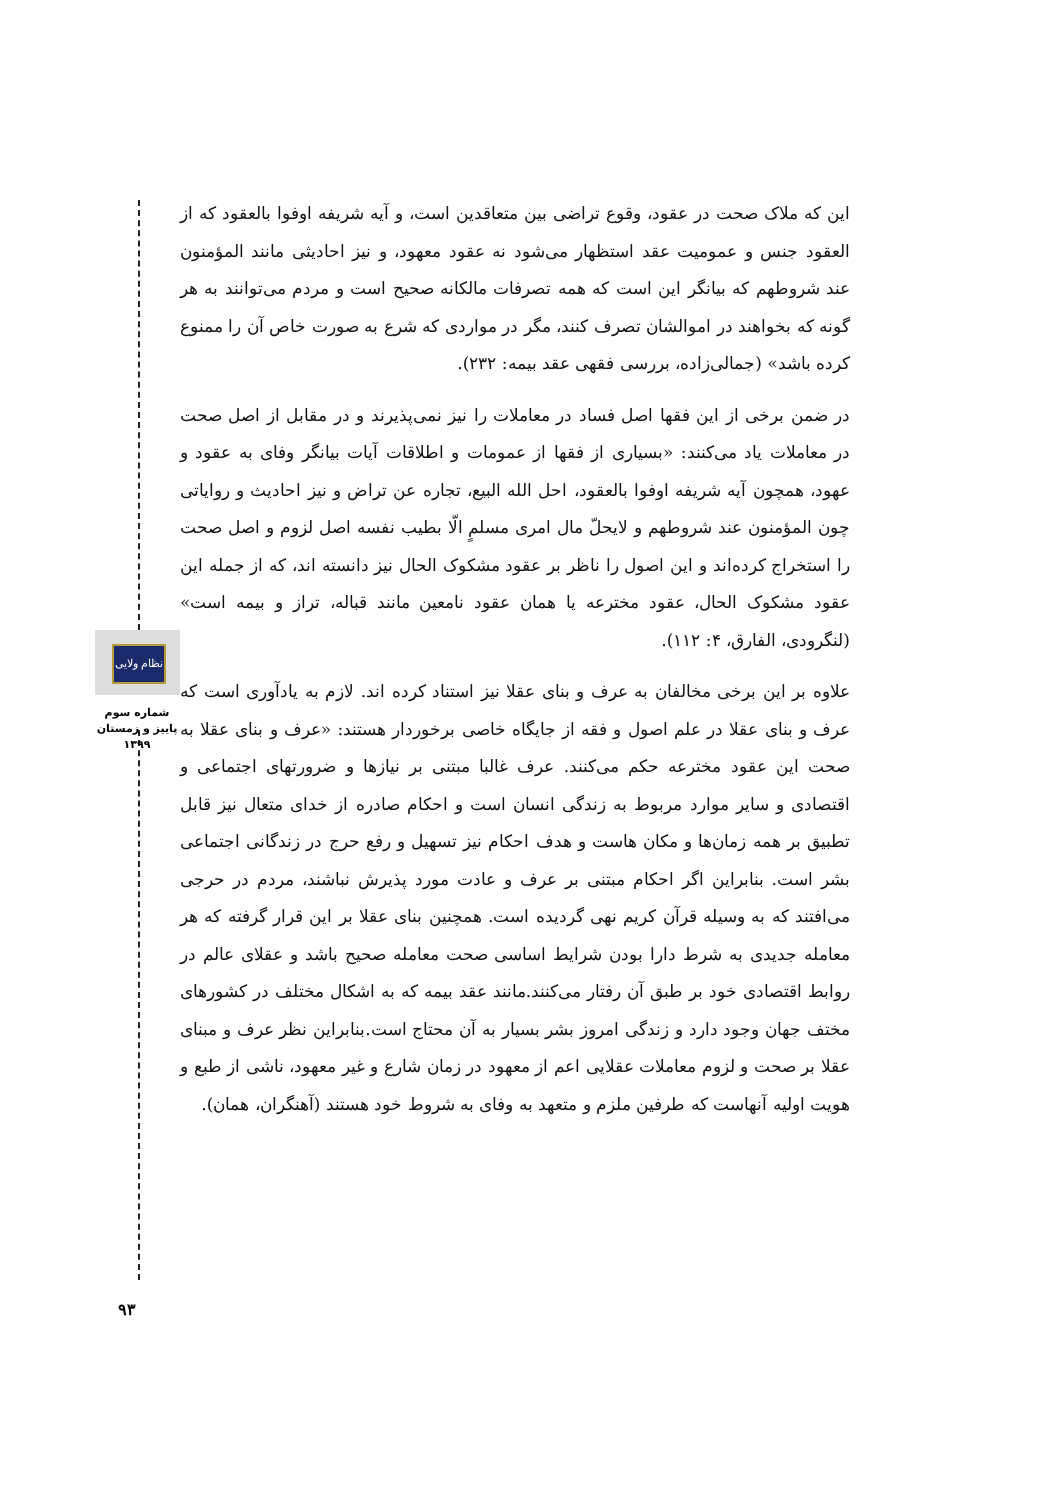نظام ولایی
شماره سوم
پاییز و زمستان
۱۳۹۹
۹۳
این که ملاک صحت در عقود، وقوع تراضی بین متعاقدین است، و آیه شریفه اوفوا بالعقود که از العقود جنس و عمومیت عقد استظهار می‌شود نه عقود معهود، و نیز احادیثی مانند المؤمنون عند شروطهم که بیانگر این است که همه تصرفات مالکانه صحیح است و مردم می‌توانند به هر گونه که بخواهند در اموالشان تصرف کنند، مگر در مواردی که شرع به صورت خاص آن را ممنوع کرده باشد» (جمالی‌زاده، بررسی فقهی عقد بیمه: ۲۳۲).
در ضمن برخی از این فقها اصل فساد در معاملات را نیز نمی‌پذیرند و در مقابل از اصل صحت در معاملات یاد می‌کنند: «بسیاری از فقها از عمومات و اطلاقات آیات بیانگر وفای به عقود و عهود، همچون آیه شریفه اوفوا بالعقود، احل الله البیع، تجاره عن تراض و نیز احادیث و روایاتی چون المؤمنون عند شروطهم و لایحلّ مال امری مسلمٍ الّا بطیب نفسه اصل لزوم و اصل صحت را استخراج کرده‌اند و این اصول را ناظر بر عقود مشکوک الحال نیز دانسته اند، که از جمله این عقود مشکوک الحال، عقود مخترعه یا همان عقود نامعین مانند قباله، تراز و بیمه است» (لنگرودی، الفارق، ۴: ۱۱۲).
علاوه بر این برخی مخالفان به عرف و بنای عقلا نیز استناد کرده اند. لازم به یادآوری است که عرف و بنای عقلا در علم اصول و فقه از جایگاه خاصی برخوردار هستند: «عرف و بنای عقلا به صحت این عقود مخترعه حکم می‌کنند. عرف غالبا مبتنی بر نیازها و ضرورتهای اجتماعی و اقتصادی و سایر موارد مربوط به زندگی انسان است و احکام صادره از خدای متعال نیز قابل تطبیق بر همه زمان‌ها و مکان هاست و هدف احکام نیز تسهیل و رفع حرج در زندگانی اجتماعی بشر است. بنابراین اگر احکام مبتنی بر عرف و عادت مورد پذیرش نباشند، مردم در حرجی می‌افتند که به وسیله قرآن کریم نهی گردیده است. همچنین بنای عقلا بر این قرار گرفته که هر معامله جدیدی به شرط دارا بودن شرایط اساسی صحت معامله صحیح باشد و عقلای عالم در روابط اقتصادی خود بر طبق آن رفتار می‌کنند.مانند عقد بیمه که به اشکال مختلف در کشورهای مختف جهان وجود دارد و زندگی امروز بشر بسیار به آن محتاج است.بنابراین نظر عرف و مبنای عقلا بر صحت و لزوم معاملات عقلایی اعم از معهود در زمان شارع و غیر معهود، ناشی از طبع و هویت اولیه آنهاست که طرفین ملزم و متعهد به وفای به شروط خود هستند (آهنگران، همان).